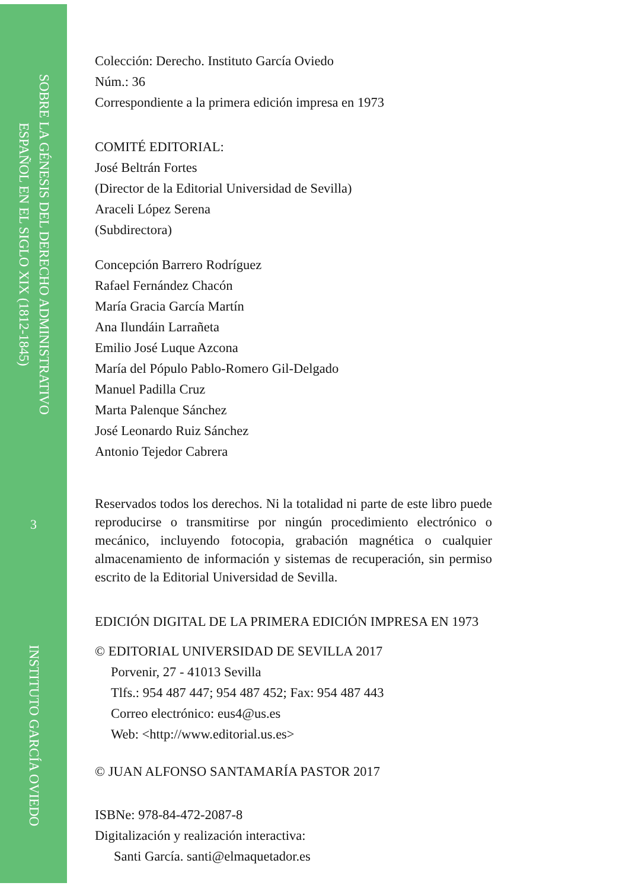SOBRE LA GÉNESIS DEL DERECHO ADMINISTRATIVO
ESPAÑOL EN EL SIGLO XIX (1812-1845)
3
INSTITUTO GARCÍA OVIEDO
Colección: Derecho. Instituto García Oviedo
Núm.: 36
Correspondiente a la primera edición impresa en 1973
COMITÉ EDITORIAL:
José Beltrán Fortes
(Director de la Editorial Universidad de Sevilla)
Araceli López Serena
(Subdirectora)
Concepción Barrero Rodríguez
Rafael Fernández Chacón
María Gracia García Martín
Ana Ilundáin Larrañeta
Emilio José Luque Azcona
María del Pópulo Pablo-Romero Gil-Delgado
Manuel Padilla Cruz
Marta Palenque Sánchez
José Leonardo Ruiz Sánchez
Antonio Tejedor Cabrera
Reservados todos los derechos. Ni la totalidad ni parte de este libro puede reproducirse o transmitirse por ningún procedimiento electrónico o mecánico, incluyendo fotocopia, grabación magnética o cualquier almacenamiento de información y sistemas de recuperación, sin permiso escrito de la Editorial Universidad de Sevilla.
EDICIÓN DIGITAL DE LA PRIMERA EDICIÓN IMPRESA EN 1973
© EDITORIAL UNIVERSIDAD DE SEVILLA 2017
Porvenir, 27 - 41013 Sevilla
Tlfs.: 954 487 447; 954 487 452; Fax: 954 487 443
Correo electrónico: eus4@us.es
Web: <http://www.editorial.us.es>
© JUAN ALFONSO SANTAMARÍA PASTOR 2017
ISBNe: 978-84-472-2087-8
Digitalización y realización interactiva:
Santi García. santi@elmaquetador.es